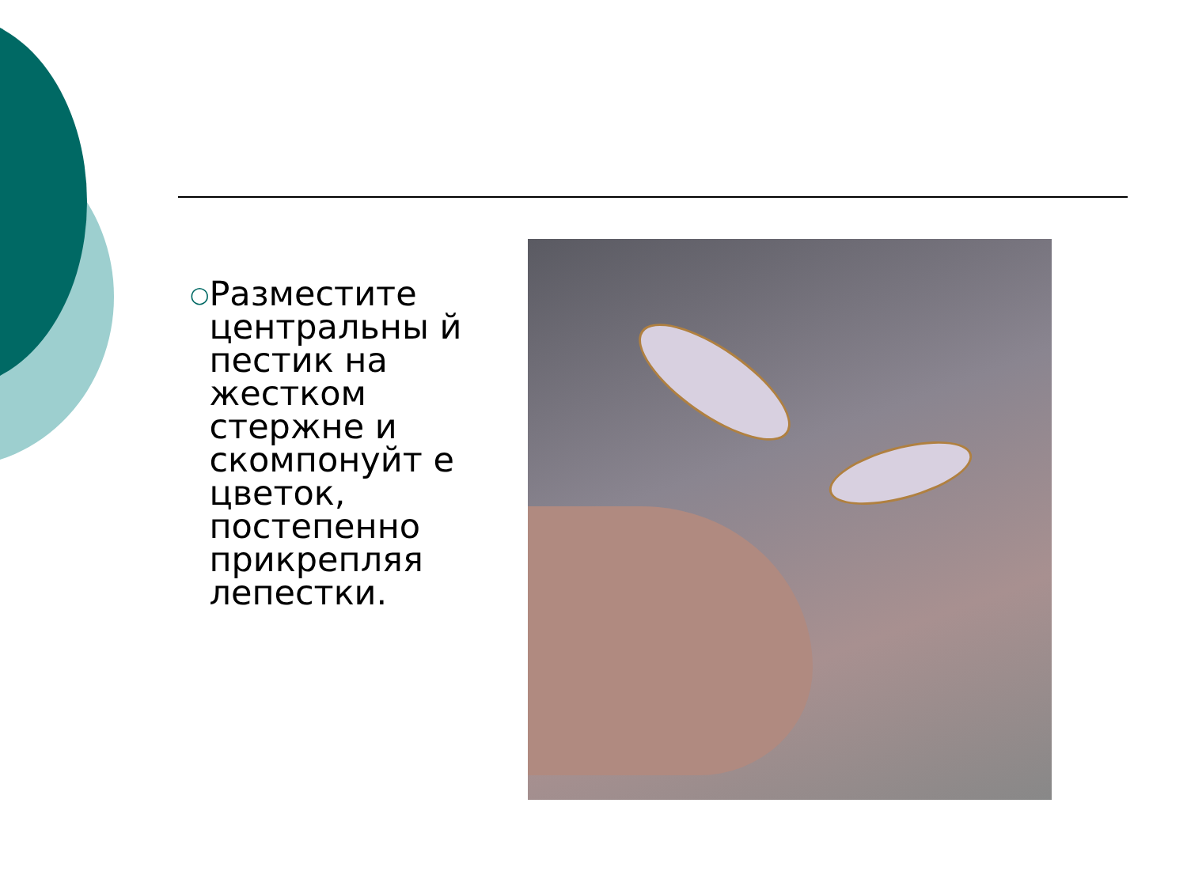○
Разместите центральны й пестик на жестком стержне и скомпонуйт е цветок, постепенно прикрепляя лепестки.